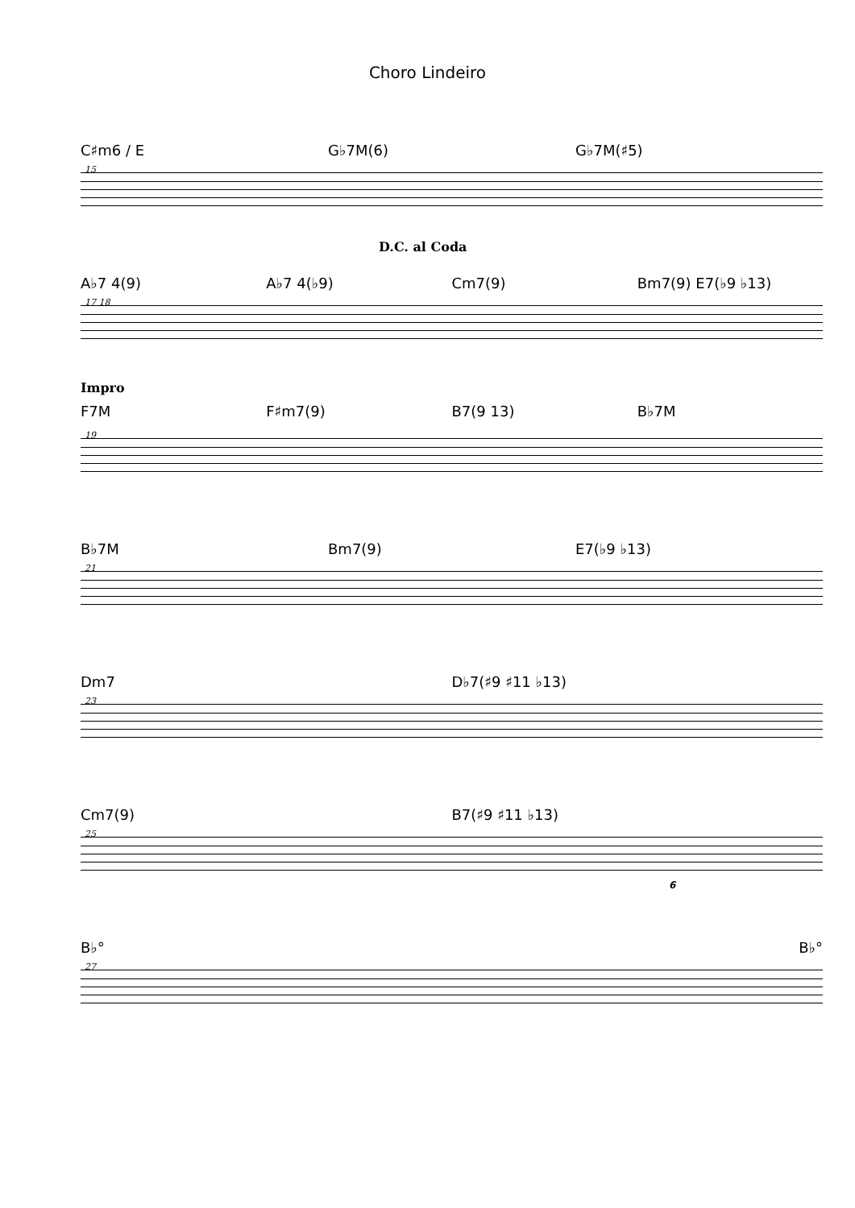Choro Lindeiro
C♯m6 / E G♭7M(6) G♭7M(♯5)
15
D.C. al Coda
A♭7 4(9) A♭7 4(♭9) Cm7(9) Bm7(9) E7(♭9 ♭13)
17 18
Impro
F7M F♯m7(9) B7(9 13) B♭7M
19
B♭7M Bm7(9) E7(♭9 ♭13)
21
Dm7 D♭7(♯9 ♯11 ♭13)
23
Cm7(9) B7(♯9 ♯11 ♭13)
25
6
B♭° B♭°
27